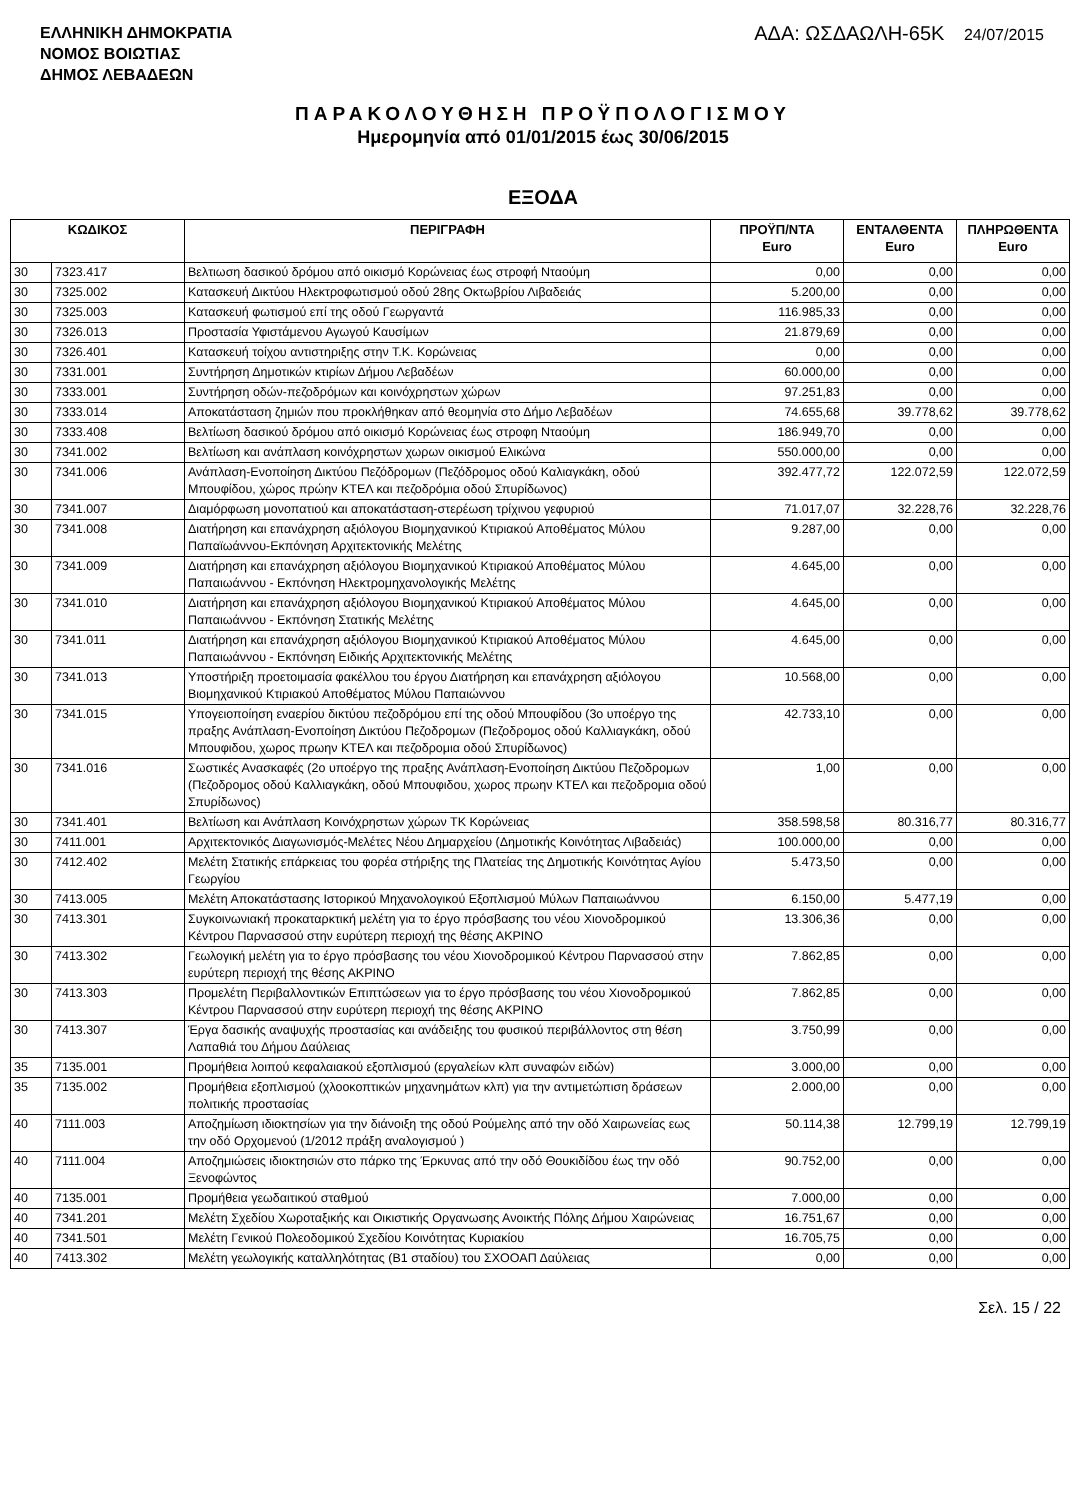ΕΛΛΗΝΙΚΗ ΔΗΜΟΚΡΑΤΙΑ
ΝΟΜΟΣ ΒΟΙΩΤΙΑΣ
ΔΗΜΟΣ ΛΕΒΑΔΕΩΝ
ΑΔΑ: ΩΣΔΑΩΛΗ-65Κ 24/07/2015
ΠΑΡΑΚΟΛΟΥΘΗΣΗ ΠΡΟΫΠΟΛΟΓΙΣΜΟΥ
Ημερομηνία από 01/01/2015 έως 30/06/2015
ΕΞΟΔΑ
| ΚΩΔΙΚΟΣ | | ΠΕΡΙΓΡΑΦΗ | ΠΡΟΫΠ/ΝΤΑ Euro | ΕΝΤΑΛΘΕΝΤΑ Euro | ΠΛΗΡΩΘΕΝΤΑ Euro |
| --- | --- | --- | --- | --- | --- |
| 30 | 7323.417 | Βελτιωση δασικού δρόμου από οικισμό Κορώνειας έως στροφή Νταούμη | 0,00 | 0,00 | 0,00 |
| 30 | 7325.002 | Κατασκευή Δικτύου Ηλεκτροφωτισμού οδού 28ης Οκτωβρίου Λιβαδειάς | 5.200,00 | 0,00 | 0,00 |
| 30 | 7325.003 | Κατασκευή φωτισμού επί της οδού Γεωργαντά | 116.985,33 | 0,00 | 0,00 |
| 30 | 7326.013 | Προστασία Υφιστάμενου Αγωγού Καυσίμων | 21.879,69 | 0,00 | 0,00 |
| 30 | 7326.401 | Κατασκευή τοίχου αντιστηριξης στην Τ.Κ. Κορώνειας | 0,00 | 0,00 | 0,00 |
| 30 | 7331.001 | Συντήρηση Δημοτικών κτιρίων Δήμου Λεβαδέων | 60.000,00 | 0,00 | 0,00 |
| 30 | 7333.001 | Συντήρηση οδών-πεζοδρόμων και κοινόχρηστων χώρων | 97.251,83 | 0,00 | 0,00 |
| 30 | 7333.014 | Αποκατάσταση ζημιών που προκλήθηκαν από θεομηνία στο Δήμο Λεβαδέων | 74.655,68 | 39.778,62 | 39.778,62 |
| 30 | 7333.408 | Βελτίωση δασικού δρόμου από οικισμό Κορώνειας έως στροφη Νταούμη | 186.949,70 | 0,00 | 0,00 |
| 30 | 7341.002 | Βελτίωση και ανάπλαση κοινόχρηστων χωρων οικισμού Ελικώνα | 550.000,00 | 0,00 | 0,00 |
| 30 | 7341.006 | Ανάπλαση-Ενοποίηση Δικτύου Πεζόδρομων (Πεζόδρομος οδού Καλιαγκάκη, οδού Μπουφίδου, χώρος πρώην ΚΤΕΛ και πεζοδρόμια οδού Σπυρίδωνος) | 392.477,72 | 122.072,59 | 122.072,59 |
| 30 | 7341.007 | Διαμόρφωση μονοπατιού και αποκατάσταση-στερέωση τρίχινου γεφυριού | 71.017,07 | 32.228,76 | 32.228,76 |
| 30 | 7341.008 | Διατήρηση και επανάχρηση αξιόλογου Βιομηχανικού Κτιριακού Αποθέματος Μύλου Παπαϊωάννου-Εκπόνηση Αρχιτεκτονικής Μελέτης | 9.287,00 | 0,00 | 0,00 |
| 30 | 7341.009 | Διατήρηση και επανάχρηση αξιόλογου Βιομηχανικού Κτιριακού Αποθέματος Μύλου Παπαιωάννου - Εκπόνηση Ηλεκτρομηχανολογικής Μελέτης | 4.645,00 | 0,00 | 0,00 |
| 30 | 7341.010 | Διατήρηση και επανάχρηση αξιόλογου Βιομηχανικού Κτιριακού Αποθέματος Μύλου Παπαιωάννου - Εκπόνηση Στατικής Μελέτης | 4.645,00 | 0,00 | 0,00 |
| 30 | 7341.011 | Διατήρηση και επανάχρηση αξιόλογου Βιομηχανικού Κτιριακού Αποθέματος Μύλου Παπαιωάννου - Εκπόνηση Ειδικής Αρχιτεκτονικής Μελέτης | 4.645,00 | 0,00 | 0,00 |
| 30 | 7341.013 | Υποστήριξη προετοιμασία φακέλλου του έργου Διατήρηση και επανάχρηση αξιόλογου Βιομηχανικού Κτιριακού Αποθέματος Μύλου Παπαιώννου | 10.568,00 | 0,00 | 0,00 |
| 30 | 7341.015 | Υπογειοποίηση εναερίου δικτύου πεζοδρόμου επί της οδού Μπουφίδου (3ο υποέργο της πραξης Ανάπλαση-Ενοποίηση Δικτύου Πεζοδρομων (Πεζοδρομος οδού Καλλιαγκάκη, οδού Μπουφιδου, χωρος πρωην ΚΤΕΛ και πεζοδρομια οδού Σπυρίδωνος) | 42.733,10 | 0,00 | 0,00 |
| 30 | 7341.016 | Σωστικές Ανασκαφές (2ο υποέργο της πραξης Ανάπλαση-Ενοποίηση Δικτύου Πεζοδρομων (Πεζοδρομος οδού Καλλιαγκάκη, οδού Μπουφιδου, χωρος πρωην ΚΤΕΛ και πεζοδρομια οδού Σπυρίδωνος) | 1,00 | 0,00 | 0,00 |
| 30 | 7341.401 | Βελτίωση και Ανάπλαση Κοινόχρηστων χώρων ΤΚ Κορώνειας | 358.598,58 | 80.316,77 | 80.316,77 |
| 30 | 7411.001 | Αρχιτεκτονικός Διαγωνισμός-Μελέτες Νέου Δημαρχείου (Δημοτικής Κοινότητας Λιβαδειάς) | 100.000,00 | 0,00 | 0,00 |
| 30 | 7412.402 | Μελέτη Στατικής επάρκειας του φορέα στήριξης της Πλατείας της Δημοτικής Κοινότητας Αγίου Γεωργίου | 5.473,50 | 0,00 | 0,00 |
| 30 | 7413.005 | Μελέτη Αποκατάστασης Ιστορικού Μηχανολογικού Εξοπλισμού Μύλων Παπαιωάννου | 6.150,00 | 5.477,19 | 0,00 |
| 30 | 7413.301 | Συγκοινωνιακή προκαταρκτική μελέτη για το έργο πρόσβασης του νέου Χιονοδρομικού Κέντρου Παρνασσού στην ευρύτερη περιοχή της θέσης ΑΚΡΙΝΟ | 13.306,36 | 0,00 | 0,00 |
| 30 | 7413.302 | Γεωλογική μελέτη για το έργο πρόσβασης του νέου Χιονοδρομικού Κέντρου Παρνασσού στην ευρύτερη περιοχή της θέσης ΑΚΡΙΝΟ | 7.862,85 | 0,00 | 0,00 |
| 30 | 7413.303 | Προμελέτη Περιβαλλοντικών Επιπτώσεων για το έργο πρόσβασης του νέου Χιονοδρομικού Κέντρου Παρνασσού στην ευρύτερη περιοχή της θέσης ΑΚΡΙΝΟ | 7.862,85 | 0,00 | 0,00 |
| 30 | 7413.307 | Έργα δασικής αναψυχής προστασίας και ανάδειξης του φυσικού περιβάλλοντος στη θέση Λαπαθιά του Δήμου Δαύλειας | 3.750,99 | 0,00 | 0,00 |
| 35 | 7135.001 | Προμήθεια λοιπού κεφαλαιακού εξοπλισμού (εργαλείων κλπ συναφών ειδών) | 3.000,00 | 0,00 | 0,00 |
| 35 | 7135.002 | Προμήθεια εξοπλισμού (χλοοκοπτικών μηχανημάτων κλπ) για την αντιμετώπιση δράσεων πολιτικής προστασίας | 2.000,00 | 0,00 | 0,00 |
| 40 | 7111.003 | Αποζημίωση ιδιοκτησίων για την διάνοιξη της οδού Ρούμελης από την οδό Χαιρωνείας εως την οδό Ορχομενού (1/2012 πράξη αναλογισμού ) | 50.114,38 | 12.799,19 | 12.799,19 |
| 40 | 7111.004 | Αποζημιώσεις ιδιοκτησιών στο πάρκο της Έρκυνας από την οδό Θουκιδίδου έως την οδό Ξενοφώντος | 90.752,00 | 0,00 | 0,00 |
| 40 | 7135.001 | Προμήθεια γεωδαιτικού σταθμού | 7.000,00 | 0,00 | 0,00 |
| 40 | 7341.201 | Μελέτη Σχεδίου Χωροταξικής και Οικιστικής Οργανωσης Ανοικτής Πόλης Δήμου Χαιρώνειας | 16.751,67 | 0,00 | 0,00 |
| 40 | 7341.501 | Μελέτη Γενικού Πολεοδομικού Σχεδίου Κοινότητας Κυριακίου | 16.705,75 | 0,00 | 0,00 |
| 40 | 7413.302 | Μελέτη γεωλογικής καταλληλότητας (Β1 σταδίου) του ΣΧΟΟΑΠ Δαύλειας | 0,00 | 0,00 | 0,00 |
Σελ. 15 / 22